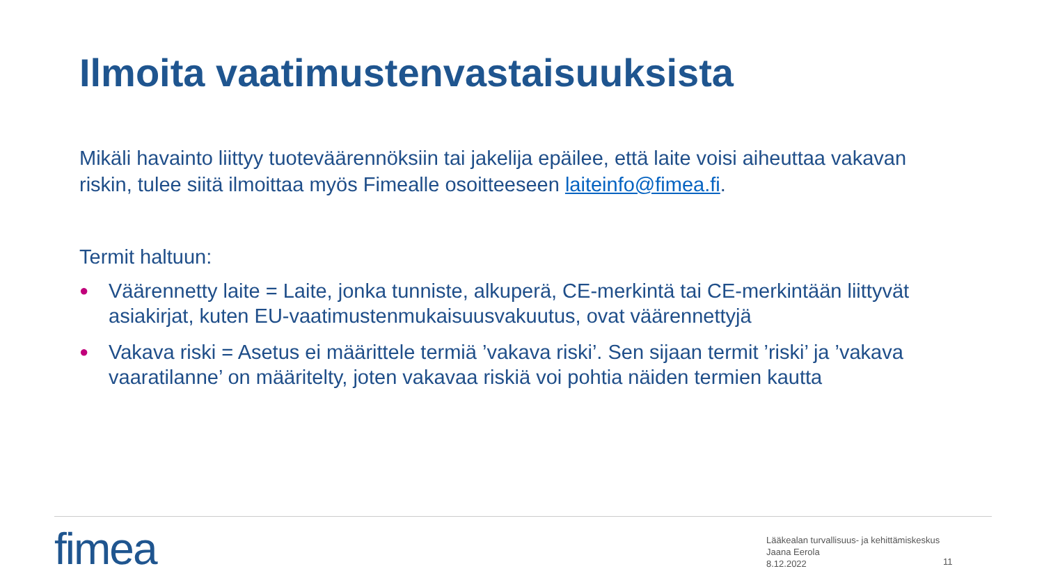Ilmoita vaatimustenvastaisuuksista
Mikäli havainto liittyy tuoteväärennöksiin tai jakelija epäilee, että laite voisi aiheuttaa vakavan riskin, tulee siitä ilmoittaa myös Fimealle osoitteeseen laiteinfo@fimea.fi.
Termit haltuun:
● Väärennetty laite = Laite, jonka tunniste, alkuperä, CE-merkintä tai CE-merkintään liittyvät asiakirjat, kuten EU-vaatimustenmukaisuusvakuutus, ovat väärennettyjä
● Vakava riski = Asetus ei määrittele termiä ’vakava riski’. Sen sijaan termit ’riski’ ja ’vakava vaaratilanne’ on määritelty, joten vakavaa riskiä voi pohtia näiden termien kautta
fimea
Lääkealan turvallisuus- ja kehittämiskeskus
Jaana Eerola
8.12.2022
11